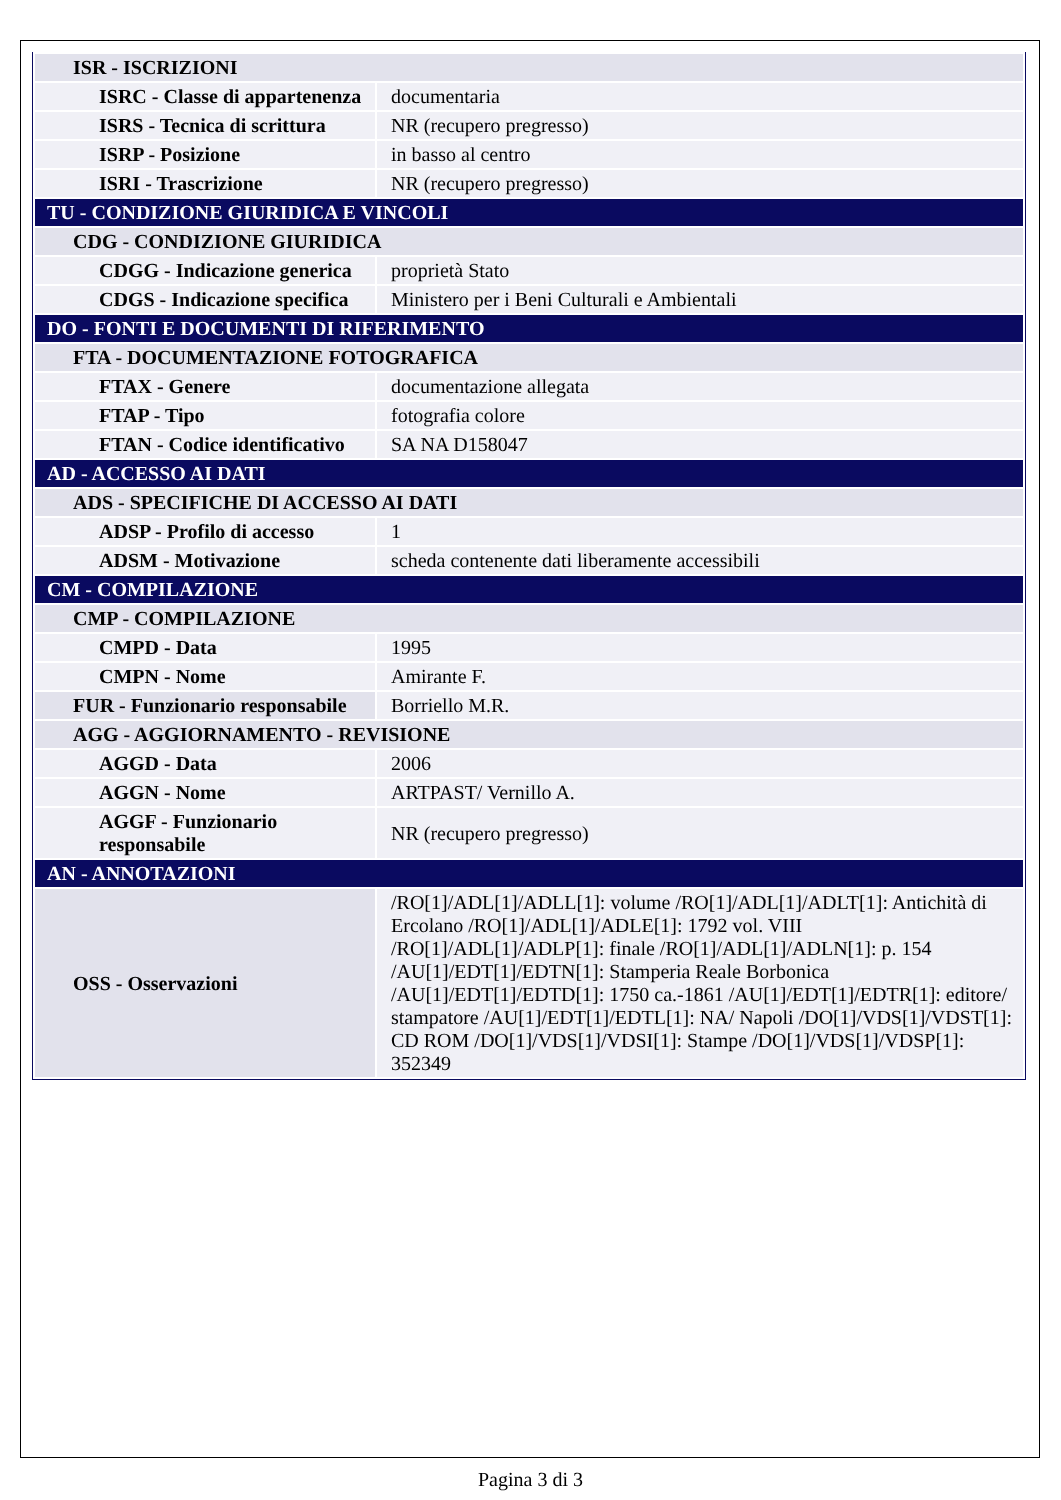| ISR - ISCRIZIONI | |
| ISRC - Classe di appartenenza | documentaria |
| ISRS - Tecnica di scrittura | NR (recupero pregresso) |
| ISRP - Posizione | in basso al centro |
| ISRI - Trascrizione | NR (recupero pregresso) |
| TU - CONDIZIONE GIURIDICA E VINCOLI | |
| CDG - CONDIZIONE GIURIDICA | |
| CDGG - Indicazione generica | proprietà Stato |
| CDGS - Indicazione specifica | Ministero per i Beni Culturali e Ambientali |
| DO - FONTI E DOCUMENTI DI RIFERIMENTO | |
| FTA - DOCUMENTAZIONE FOTOGRAFICA | |
| FTAX - Genere | documentazione allegata |
| FTAP - Tipo | fotografia colore |
| FTAN - Codice identificativo | SA NA D158047 |
| AD - ACCESSO AI DATI | |
| ADS - SPECIFICHE DI ACCESSO AI DATI | |
| ADSP - Profilo di accesso | 1 |
| ADSM - Motivazione | scheda contenente dati liberamente accessibili |
| CM - COMPILAZIONE | |
| CMP - COMPILAZIONE | |
| CMPD - Data | 1995 |
| CMPN - Nome | Amirante F. |
| FUR - Funzionario responsabile | Borriello M.R. |
| AGG - AGGIORNAMENTO - REVISIONE | |
| AGGD - Data | 2006 |
| AGGN - Nome | ARTPAST/ Vernillo A. |
| AGGF - Funzionario responsabile | NR (recupero pregresso) |
| AN - ANNOTAZIONI | |
| OSS - Osservazioni | /RO[1]/ADL[1]/ADLL[1]: volume /RO[1]/ADL[1]/ADLT[1]: Antichità di Ercolano /RO[1]/ADL[1]/ADLE[1]: 1792 vol. VIII /RO[1]/ADL[1]/ADLP[1]: finale /RO[1]/ADL[1]/ADLN[1]: p. 154 /AU[1]/EDT[1]/EDTN[1]: Stamperia Reale Borbonica /AU[1]/EDT[1]/EDTD[1]: 1750 ca.-1861 /AU[1]/EDT[1]/EDTR[1]: editore/ stampatore /AU[1]/EDT[1]/EDTL[1]: NA/ Napoli /DO[1]/VDS[1]/VDST[1]: CD ROM /DO[1]/VDS[1]/VDSI[1]: Stampe /DO[1]/VDS[1]/VDSP[1]: 352349 |
Pagina 3 di 3